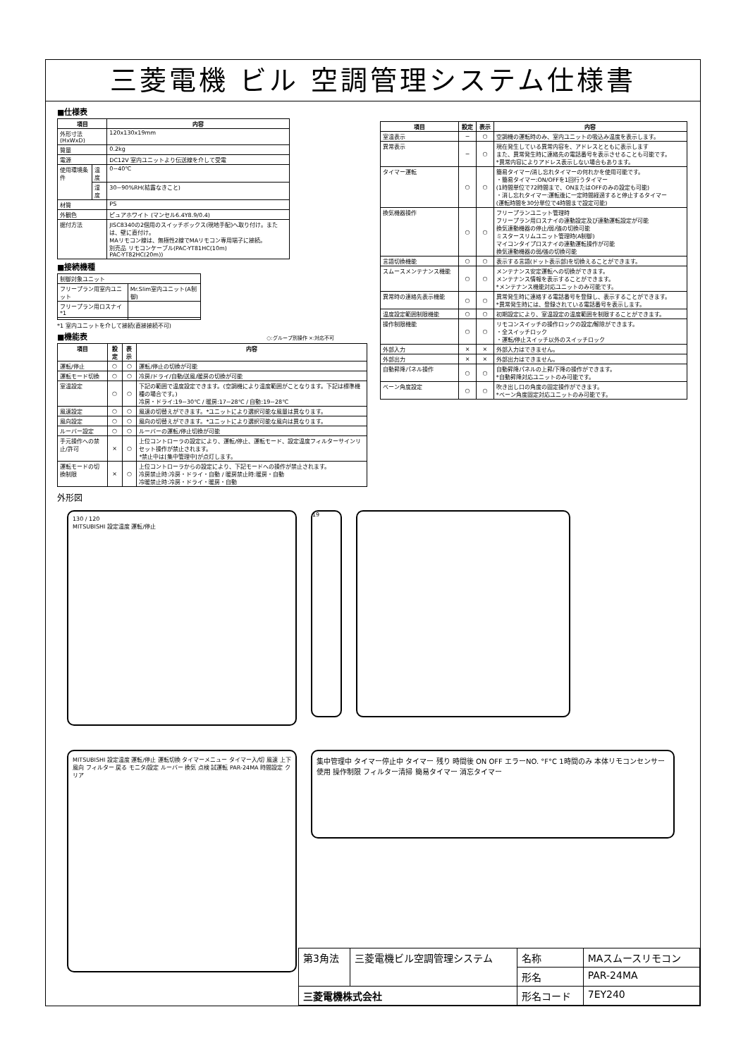三菱電機 ビル 空調管理システム仕様書
■仕様表
| 項目 | | 内容 |
| --- | --- | --- |
| 外形寸法(HxWxD) | | 120x130x19mm |
| 質量 | | 0.2kg |
| 電源 | | DC12V 室内ユニットより伝送線を介して受電 |
| 使用環境条件 | 温度 | 0~40℃ |
| | 湿度 | 30~90%RH(結露なきこと) |
| 材質 | | PS |
| 外観色 | | ピュアホワイト (マンセル6.4Y8.9/0.4) |
| 据付方法 | | JISC8340の2個用のスイッチボックス(現地手配)へ取り付け。または、壁に直付け。 MAリモコン線は、無極性2線でMAリモコン専用端子に接続。 別売品 リモコンケーブル(PAC-YT81HC(10m) PAC-YT82HC(20m)) |
■接続機種
| 制御対象ユニット | |
| フリープラン用室内ユニット | Mr.Slim室内ユニット(A制御) |
| フリープラン用ロスナイ *1 | |
*1 室内ユニットを介して接続(直接接続不可)
■機能表 ○:グループ別操作 ×:対応不可
| 項目 | 設定 | 表示 | 内容 |
| --- | --- | --- | --- |
| 運転/停止 | ○ | ○ | 運転/停止の切換が可能 |
| 運転モード切換 | ○ | ○ | 冷房/ドライ/自動/送風/暖房の切換が可能 |
| 室温設定 | ○ | ○ | 下記の範囲で温度設定できます。(空調機により温度範囲がことなります。下記は標準機種の場合です。) 冷房・ドライ:19~30℃ / 暖房:17~28℃ / 自動:19~28℃ |
| 風速設定 | ○ | ○ | 風速の切替えができます。*ユニットにより選択可能な風量は異なります。 |
| 風向設定 | ○ | ○ | 風向の切替えができます。*ユニットにより選択可能な風向は異なります。 |
| ルーバー設定 | ○ | ○ | ルーバーの運転/停止切換が可能 |
| 手元操作への禁止/許可 | × | ○ | 上位コントローラの設定により、運転/停止、運転モード、設定温度フィルターサインリセット操作が禁止されます。 *禁止中は[集中管理中]が点灯します。 |
| 運転モードの切換制限 | × | ○ | 上位コントローラからの設定により、下記モードへの操作が禁止されます。 冷房禁止時:冷房・ドライ・自動 / 暖房禁止時:暖房・自動 冷暖禁止時:冷房・ドライ・暖房・自動 |
| 項目 | 設定 | 表示 | 内容 |
| --- | --- | --- | --- |
| 室温表示 | − | ○ | 空調機の運転時のみ、室内ユニットの吸込み温度を表示します。 |
| 異常表示 | − | ○ | 現在発生している異常内容を、アドレスとともに表示します また、異常発生時に連絡先の電話番号を表示させることも可能です。 *異常内容によりアドレス表示しない場合もあります。 |
| タイマー運転 | ○ | ○ | 簡易タイマー/消し忘れタイマーの何れかを使用可能です。 ・簡易タイマー:ON/OFFを1回行うタイマー (1時間単位で72時間まで、ONまたはOFFのみの設定も可能) ・消し忘れタイマー:運転後に一定時間経過すると停止するタイマー (運転時間を30分単位で4時間まで設定可能) |
| 換気機器操作 | ○ | ○ | フリープランユニット管理時 フリープラン用ロスナイの連動設定及び連動運転設定が可能 換気連動機器の停止/弱/強の切換可能 ミスタースリムユニット管理時(A制御) マイコンタイプロスナイの連動運転操作が可能 換気連動機器の弱/強の切換可能 |
| 言語切換機能 | ○ | ○ | 表示する言語(ドット表示部)を切換えることができます。 |
| スムースメンテナンス機能 | ○ | ○ | メンテナンス安定運転への切換ができます。 メンテナンス情報を表示することができます。 *メンテナンス機能対応ユニットのみ可能です。 |
| 異常時の連絡先表示機能 | ○ | ○ | 異常発生時に連絡する電話番号を登録し、表示することができます。 *異常発生時には、登録されている電話番号を表示します。 |
| 温度設定範囲制限機能 | ○ | ○ | 初期設定により、室温設定の温度範囲を制限することができます。 |
| 操作制限機能 | ○ | ○ | リモコンスイッチの操作ロックの設定/解除ができます。 ・全スイッチロック ・運転/停止スイッチ以外のスイッチロック |
| 外部入力 | × | × | 外部入力はできません。 |
| 外部出力 | × | × | 外部出力はできません。 |
| 自動昇降パネル操作 | ○ | ○ | 自動昇降パネルの上昇/下降の操作ができます。 *自動昇降対応ユニットのみ可能です。 |
| ベーン角度設定 | ○ | ○ | 吹き出し口の角度の固定操作ができます。 *ベーン角度固定対応ユニットのみ可能です。 |
外形図
130 / 120
MITSUBISHI 設定温度 運転/停止
19
MITSUBISHI 設定温度 運転/停止 運転切換 タイマーメニュー タイマー入/切 風速 上下風向 フィルター 戻る モニタ/設定 ルーバー 換気 点検 試運転 PAR-24MA 時間設定 クリア
集中管理中 タイマー停止中 タイマー 残り 時間後 ON OFF エラーNO. °F°C 1時間のみ 本体リモコンセンサー使用 操作制限 フィルター清掃 簡易タイマー 消忘タイマー
| 第3角法 | 三菱電機ビル空調管理システム | 名称 | MAスムースリモコン |
| | | 形名 | PAR-24MA |
| 三菱電機株式会社 | | 形名コード | 7EY240 |